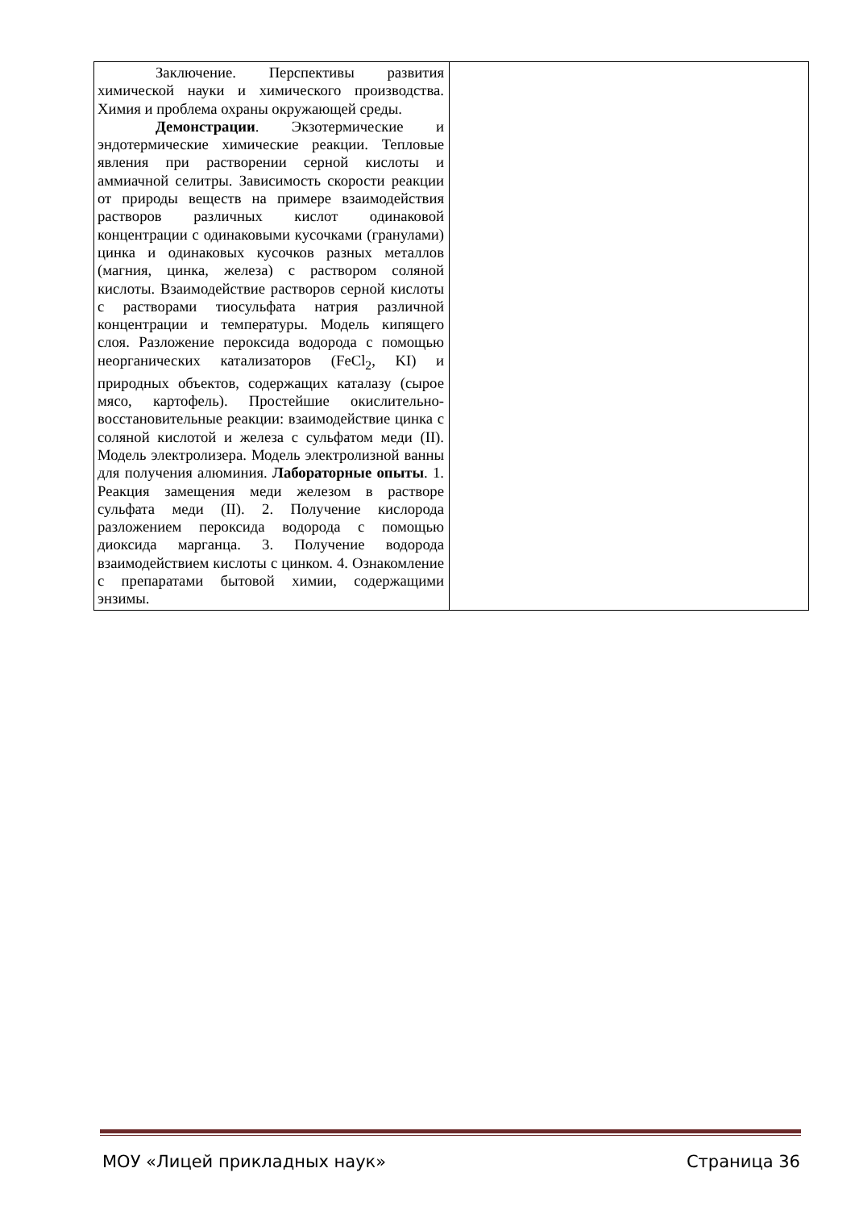| Заключение. Перспективы развития химической науки и химического производства. Химия и проблема охраны окружающей среды. Демонстрации . Экзотермические и эндотермические химические реакции. Тепловые явления при растворении серной кислоты и аммиачной селитры. Зависимость скорости реакции от природы веществ на примере взаимодействия растворов различных кислот одинаковой концентрации с одинаковыми кусочками (гранулами) цинка и одинаковых кусочков разных металлов (магния, цинка, железа) с раствором соляной кислоты. Взаимодействие растворов серной кислоты с растворами тиосульфата натрия различной концентрации и температуры. Модель кипящего слоя. Разложение пероксида водорода с помощью неорганических катализаторов (FeCl<sub>2</sub>, KI) и природных объектов, содержащих каталазу (сырое мясо, картофель). Простейшие окислительно-восстановительные реакции: взаимодействие цинка с соляной кислотой и железа с сульфатом меди (II). Модель электролизера. Модель электролизной ванны для получения алюминия. Лабораторные опыты . 1. Реакция замещения меди железом в растворе сульфата меди (II). 2. Получение кислорода разложением пероксида водорода с помощью диоксида марганца. 3. Получение водорода взаимодействием кислоты с цинком. 4. Ознакомление с препаратами бытовой химии, содержащими энзимы. | |
МОУ «Лицей прикладных наук» Страница 36